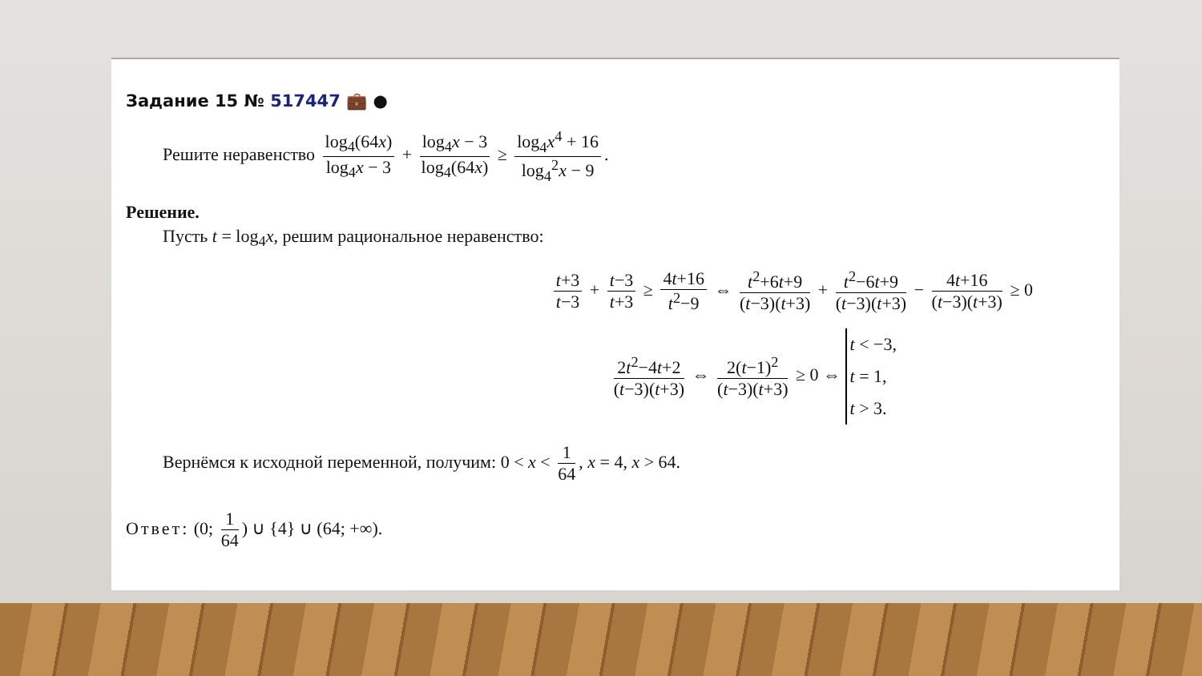Задание 15 № 517447 💼 ●
Решите неравенство log<sub>4</sub>(64x) log<sub>4</sub>x − 3 + log<sub>4</sub>x − 3 log<sub>4</sub>(64x) ≥ log<sub>4</sub>x<sup>4</sup> + 16 log<sub>4</sub><sup>2</sup>x − 9.
Решение.
Пусть t = log<sub>4</sub>x, решим рациональное неравенство:
t+3 t−3 + t−3 t+3 ≥ 4t+16 t<sup>2</sup>−9 ⇔ t<sup>2</sup>+6t+9 (t−3)(t+3) + t<sup>2</sup>−6t+9 (t−3)(t+3) − 4t+16 (t−3)(t+3) ≥ 0
2t<sup>2</sup>−4t+2 (t−3)(t+3) ⇔ 2(t−1)<sup>2</sup> (t−3)(t+3) ≥ 0 ⇔ t < −3,
t = 1,
t > 3.
Вернёмся к исходной переменной, получим: 0 < x < 1 64, x = 4, x > 64.
Ответ: (0; 1 64) ∪ {4} ∪ (64; +∞).